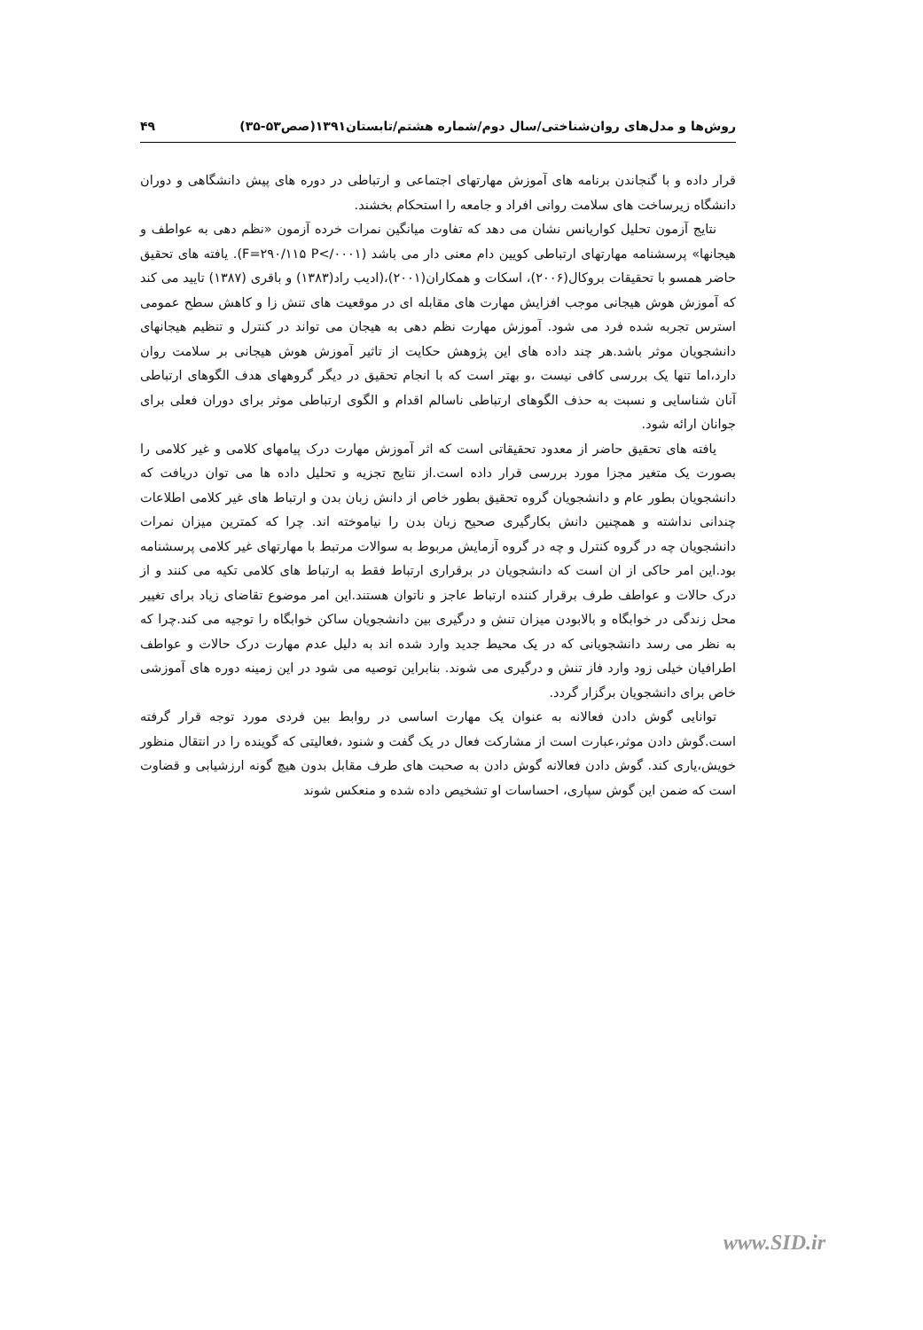روش‌ها و مدل‌های روان‌شناختی/سال دوم/شماره هشتم/تابستان۱۳۹۱(صص۵۳-۳۵) ۴۹
قرار داده و با گنجاندن برنامه های آموزش مهارتهای اجتماعی و ارتباطی در دوره های پیش دانشگاهی و دوران دانشگاه زیرساخت های سلامت روانی افراد و جامعه را استحکام بخشند.
نتایج آزمون تحلیل کواریانس نشان می دهد که تفاوت میانگین نمرات خرده آزمون «نظم دهی به عواطف و هیجانها» پرسشنامه مهارتهای ارتباطی کویین دام معنی دار می باشد (F=۲۹۰/۱۱۵ P</۰۰۰۱). یافته های تحقیق حاضر همسو با تحقیقات بروکال(۲۰۰۶)، اسکات و همکاران(۲۰۰۱)،(ادیب راد(۱۳۸۳) و باقری (۱۳۸۷) تایید می کند که آموزش هوش هیجانی موجب افزایش مهارت های مقابله ای در موقعیت های تنش زا و کاهش سطح عمومی استرس تجربه شده فرد می شود. آموزش مهارت نظم دهی به هیجان می تواند در کنترل و تنظیم هیجانهای دانشجویان موثر باشد.هر چند داده های این پژوهش حکایت از تاثیر آموزش هوش هیجانی بر سلامت روان دارد،اما تنها یک بررسی کافی نیست ،و بهتر است که با انجام تحقیق در دیگر گروههای هدف الگوهای ارتباطی آنان شناسایی و نسبت به حذف الگوهای ارتباطی ناسالم اقدام و الگوی ارتباطی موثر برای دوران فعلی برای جوانان ارائه شود.
یافته های تحقیق حاضر از معدود تحقیقاتی است که اثر آموزش مهارت درک پیامهای کلامی و غیر کلامی را بصورت یک متغیر مجزا مورد بررسی قرار داده است.از نتایج تجزیه و تحلیل داده ها می توان دریافت که دانشجویان بطور عام و دانشجویان گروه تحقیق بطور خاص از دانش زبان بدن و ارتباط های غیر کلامی اطلاعات چندانی نداشته و همچنین دانش بکارگیری صحیح زبان بدن را نیاموخته اند. چرا که کمترین میزان نمرات دانشجویان چه در گروه کنترل و چه در گروه آزمایش مربوط به سوالات مرتبط با مهارتهای غیر کلامی پرسشنامه بود.این امر حاکی از ان است که دانشجویان در برقراری ارتباط فقط به ارتباط های کلامی تکیه می کنند و از درک حالات و عواطف طرف برقرار کننده ارتباط عاجز و ناتوان هستند.این امر موضوع تقاضای زیاد برای تغییر محل زندگی در خوابگاه و بالابودن میزان تنش و درگیری بین دانشجویان ساکن خوابگاه را توجیه می کند.چرا که به نظر می رسد دانشجویانی که در یک محیط جدید وارد شده اند به دلیل عدم مهارت درک حالات و عواطف اطرافیان خیلی زود وارد فاز تنش و درگیری می شوند. بنابراین توصیه می شود در این زمینه دوره های آموزشی خاص برای دانشجویان برگزار گردد.
توانایی گوش دادن فعالانه به عنوان یک مهارت اساسی در روابط بین فردی مورد توجه قرار گرفته است.گوش دادن موثر،عبارت است از مشارکت فعال در یک گفت و شنود ،فعالیتی که گوینده را در انتقال منظور خویش،یاری کند. گوش دادن فعالانه گوش دادن به صحبت های طرف مقابل بدون هیچ گونه ارزشیابی و قضاوت است که ضمن این گوش سپاری، احساسات او تشخیص داده شده و منعکس شوند
www.SID.ir